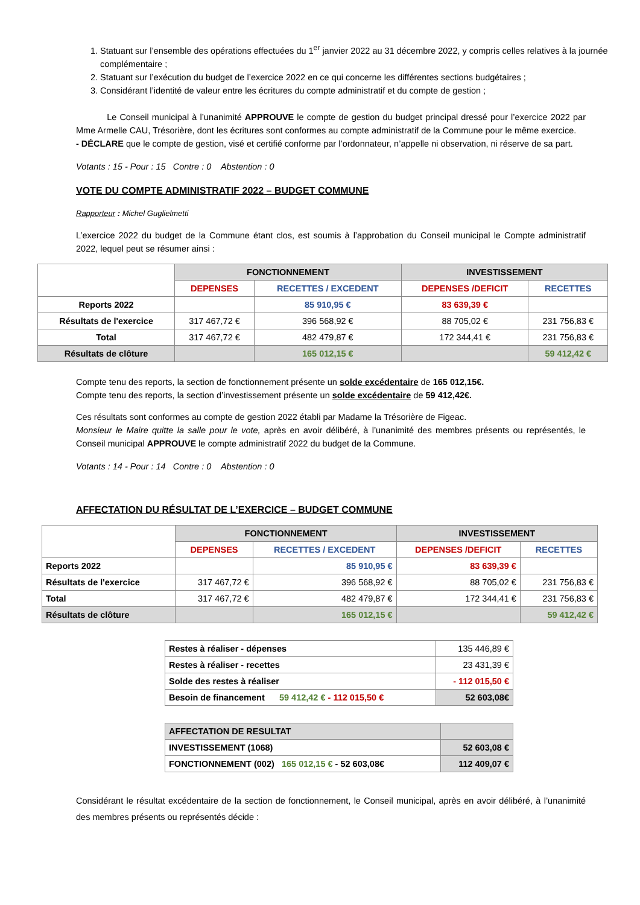1. Statuant sur l’ensemble des opérations effectuées du 1<sup>er</sup> janvier 2022 au 31 décembre 2022, y compris celles relatives à la journée complémentaire ;
2. Statuant sur l’exécution du budget de l’exercice 2022 en ce qui concerne les différentes sections budgétaires ;
3. Considérant l’identité de valeur entre les écritures du compte administratif et du compte de gestion ;
Le Conseil municipal à l’unanimité APPROUVE le compte de gestion du budget principal dressé pour l’exercice 2022 par Mme Armelle CAU, Trésorière, dont les écritures sont conformes au compte administratif de la Commune pour le même exercice.
- DÉCLARE que le compte de gestion, visé et certifié conforme par l’ordonnateur, n’appelle ni observation, ni réserve de sa part.
Votants : 15 - Pour : 15 Contre : 0 Abstention : 0
VOTE DU COMPTE ADMINISTRATIF 2022 – BUDGET COMMUNE
Rapporteur : Michel Guglielmetti
L’exercice 2022 du budget de la Commune étant clos, est soumis à l’approbation du Conseil municipal le Compte administratif 2022, lequel peut se résumer ainsi :
| | FONCTIONNEMENT | | INVESTISSEMENT | |
| | DEPENSES | RECETTES / EXCEDENT | DEPENSES /DEFICIT | RECETTES |
| Reports 2022 | | 85 910,95 € | 83 639,39 € | |
| Résultats de l'exercice | 317 467,72 € | 396 568,92 € | 88 705,02 € | 231 756,83 € |
| Total | 317 467,72 € | 482 479,87 € | 172 344,41 € | 231 756,83 € |
| Résultats de clôture | | 165 012,15 € | | 59 412,42 € |
Compte tenu des reports, la section de fonctionnement présente un solde excédentaire de 165 012,15€.
Compte tenu des reports, la section d’investissement présente un solde excédentaire de 59 412,42€.
Ces résultats sont conformes au compte de gestion 2022 établi par Madame la Trésorière de Figeac.
Monsieur le Maire quitte la salle pour le vote, après en avoir délibéré, à l’unanimité des membres présents ou représentés, le Conseil municipal APPROUVE le compte administratif 2022 du budget de la Commune.
Votants : 14 - Pour : 14 Contre : 0 Abstention : 0
AFFECTATION DU RÉSULTAT DE L’EXERCICE – BUDGET COMMUNE
| | FONCTIONNEMENT | | INVESTISSEMENT | |
| | DEPENSES | RECETTES / EXCEDENT | DEPENSES /DEFICIT | RECETTES |
| Reports 2022 | | 85 910,95 € | 83 639,39 € | |
| Résultats de l'exercice | 317 467,72 € | 396 568,92 € | 88 705,02 € | 231 756,83 € |
| Total | 317 467,72 € | 482 479,87 € | 172 344,41 € | 231 756,83 € |
| Résultats de clôture | | 165 012,15 € | | 59 412,42 € |
| Restes à réaliser - dépenses | 135 446,89 € |
| Restes à réaliser - recettes | 23 431,39 € |
| Solde des restes à réaliser | - 112 015,50 € |
| Besoin de financement 59 412,42 € - 112 015,50 € | 52 603,08€ |
| AFFECTATION DE RESULTAT | |
| INVESTISSEMENT (1068) | 52 603,08 € |
| FONCTIONNEMENT (002) 165 012,15 € - 52 603,08€ | 112 409,07 € |
Considérant le résultat excédentaire de la section de fonctionnement, le Conseil municipal, après en avoir délibéré, à l’unanimité des membres présents ou représentés décide :